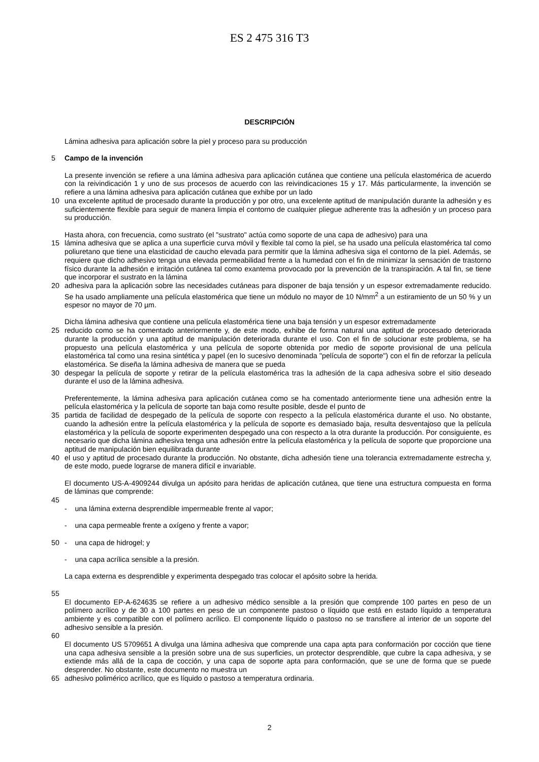ES 2 475 316 T3
DESCRIPCIÓN
Lámina adhesiva para aplicación sobre la piel y proceso para su producción
5 Campo de la invención
La presente invención se refiere a una lámina adhesiva para aplicación cutánea que contiene una película elastomérica de acuerdo con la reivindicación 1 y uno de sus procesos de acuerdo con las reivindicaciones 15 y 17. Más particularmente, la invención se refiere a una lámina adhesiva para aplicación cutánea que exhibe por un lado
10 una excelente aptitud de procesado durante la producción y por otro, una excelente aptitud de manipulación durante la adhesión y es suficientemente flexible para seguir de manera limpia el contorno de cualquier pliegue adherente tras la adhesión y un proceso para su producción.
Hasta ahora, con frecuencia, como sustrato (el "sustrato" actúa como soporte de una capa de adhesivo) para una
15 lámina adhesiva que se aplica a una superficie curva móvil y flexible tal como la piel, se ha usado una película elastomérica tal como poliuretano que tiene una elasticidad de caucho elevada para permitir que la lámina adhesiva siga el contorno de la piel. Además, se requiere que dicho adhesivo tenga una elevada permeabilidad frente a la humedad con el fin de minimizar la sensación de trastorno físico durante la adhesión e irritación cutánea tal como exantema provocado por la prevención de la transpiración. A tal fin, se tiene que incorporar el sustrato en la lámina
20 adhesiva para la aplicación sobre las necesidades cutáneas para disponer de baja tensión y un espesor extremadamente reducido. Se ha usado ampliamente una película elastomérica que tiene un módulo no mayor de 10 N/mm<sup>2</sup> a un estiramiento de un 50 % y un espesor no mayor de 70 µm.
Dicha lámina adhesiva que contiene una película elastomérica tiene una baja tensión y un espesor extremadamente
25 reducido como se ha comentado anteriormente y, de este modo, exhibe de forma natural una aptitud de procesado deteriorada durante la producción y una aptitud de manipulación deteriorada durante el uso. Con el fin de solucionar este problema, se ha propuesto una película elastomérica y una película de soporte obtenida por medio de soporte provisional de una película elastomérica tal como una resina sintética y papel (en lo sucesivo denominada "película de soporte") con el fin de reforzar la película elastomérica. Se diseña la lámina adhesiva de manera que se pueda
30 despegar la película de soporte y retirar de la película elastomérica tras la adhesión de la capa adhesiva sobre el sitio deseado durante el uso de la lámina adhesiva.
Preferentemente, la lámina adhesiva para aplicación cutánea como se ha comentado anteriormente tiene una adhesión entre la película elastomérica y la película de soporte tan baja como resulte posible, desde el punto de
35 partida de facilidad de despegado de la película de soporte con respecto a la película elastomérica durante el uso. No obstante, cuando la adhesión entre la película elastomérica y la película de soporte es demasiado baja, resulta desventajoso que la película elastomérica y la película de soporte experimenten despegado una con respecto a la otra durante la producción. Por consiguiente, es necesario que dicha lámina adhesiva tenga una adhesión entre la película elastomérica y la película de soporte que proporcione una aptitud de manipulación bien equilibrada durante
40 el uso y aptitud de procesado durante la producción. No obstante, dicha adhesión tiene una tolerancia extremadamente estrecha y, de este modo, puede lograrse de manera difícil e invariable.
El documento US-A-4909244 divulga un apósito para heridas de aplicación cutánea, que tiene una estructura compuesta en forma de láminas que comprende:
45
- una lámina externa desprendible impermeable frente al vapor;
- una capa permeable frente a oxígeno y frente a vapor;
50 - una capa de hidrogel; y
- una capa acrílica sensible a la presión.
La capa externa es desprendible y experimenta despegado tras colocar el apósito sobre la herida.
55
El documento EP-A-624635 se refiere a un adhesivo médico sensible a la presión que comprende 100 partes en peso de un polímero acrílico y de 30 a 100 partes en peso de un componente pastoso o líquido que está en estado líquido a temperatura ambiente y es compatible con el polímero acrílico. El componente líquido o pastoso no se transfiere al interior de un soporte del adhesivo sensible a la presión.
60
El documento US 5709651 A divulga una lámina adhesiva que comprende una capa apta para conformación por cocción que tiene una capa adhesiva sensible a la presión sobre una de sus superficies, un protector desprendible, que cubre la capa adhesiva, y se extiende más allá de la capa de cocción, y una capa de soporte apta para conformación, que se une de forma que se puede desprender. No obstante, este documento no muestra un
65 adhesivo polimérico acrílico, que es líquido o pastoso a temperatura ordinaria.
2